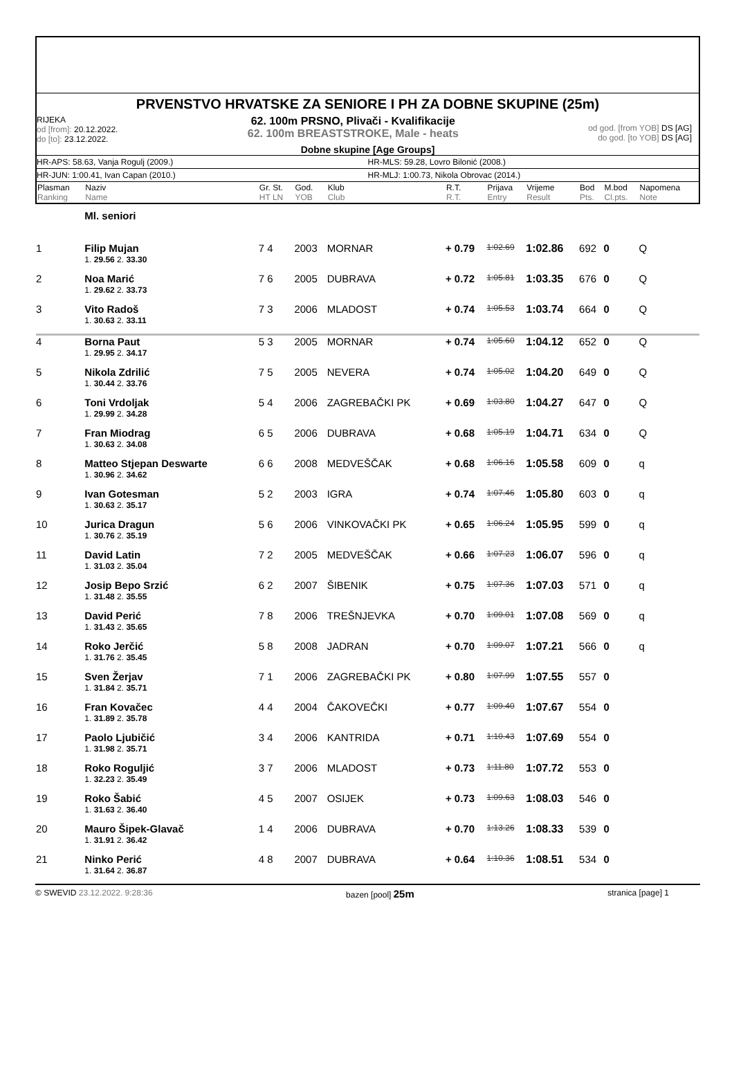PRVENSTVO HRVATSKE ZA SENIORE I PH ZA DOBNE SKUPINE (25m)
RIJEKA
od [from]: 20.12.2022.
do [to]: 23.12.2022.
62. 100m PRSNO, Plivači - Kvalifikacije
62. 100m BREASTSTROKE, Male - heats
od god. [from YOB] DS [AG]
do god. [to YOB] DS [AG]
Dobne skupine [Age Groups]
HR-APS: 58.63, Vanja Rogulj (2009.)
HR-MLS: 59.28, Lovro Bilonić (2008.)
HR-JUN: 1:00.41, Ivan Capan (2010.)
HR-MLJ: 1:00.73, Nikola Obrovac (2014.)
| Plasman Ranking | Naziv Name | Gr. St. HT LN | God. YOB | Klub Club | R.T. R.T. | Prijava Entry | Vrijeme Result | Bod Pts. | M.bod Cl.pts. | Napomena Note |
| --- | --- | --- | --- | --- | --- | --- | --- | --- | --- | --- |
| | Ml. seniori | | | | | | | | | |
| 1 | Filip Mujan | 7 4 | 2003 | MORNAR | + 0.79 | 1:02.69 | 1:02.86 | 692 | 0 | Q |
| | 1. 29.56 2. 33.30 | | | | | | | | | |
| 2 | Noa Marić | 7 6 | 2005 | DUBRAVA | + 0.72 | 1:05.81 | 1:03.35 | 676 | 0 | Q |
| | 1. 29.62 2. 33.73 | | | | | | | | | |
| 3 | Vito Radoš | 7 3 | 2006 | MLADOST | + 0.74 | 1:05.53 | 1:03.74 | 664 | 0 | Q |
| | 1. 30.63 2. 33.11 | | | | | | | | | |
| 4 | Borna Paut | 5 3 | 2005 | MORNAR | + 0.74 | 1:05.60 | 1:04.12 | 652 | 0 | Q |
| | 1. 29.95 2. 34.17 | | | | | | | | | |
| 5 | Nikola Zdrilić | 7 5 | 2005 | NEVERA | + 0.74 | 1:05.02 | 1:04.20 | 649 | 0 | Q |
| | 1. 30.44 2. 33.76 | | | | | | | | | |
| 6 | Toni Vrdoljak | 5 4 | 2006 | ZAGREBAČKI PK | + 0.69 | 1:03.80 | 1:04.27 | 647 | 0 | Q |
| | 1. 29.99 2. 34.28 | | | | | | | | | |
| 7 | Fran Miodrag | 6 5 | 2006 | DUBRAVA | + 0.68 | 1:05.19 | 1:04.71 | 634 | 0 | Q |
| | 1. 30.63 2. 34.08 | | | | | | | | | |
| 8 | Matteo Stjepan Deswarte | 6 6 | 2008 | MEDVEŠČAK | + 0.68 | 1:06.16 | 1:05.58 | 609 | 0 | q |
| | 1. 30.96 2. 34.62 | | | | | | | | | |
| 9 | Ivan Gotesman | 5 2 | 2003 | IGRA | + 0.74 | 1:07.46 | 1:05.80 | 603 | 0 | q |
| | 1. 30.63 2. 35.17 | | | | | | | | | |
| 10 | Jurica Dragun | 5 6 | 2006 | VINKOVAČKI PK | + 0.65 | 1:06.24 | 1:05.95 | 599 | 0 | q |
| | 1. 30.76 2. 35.19 | | | | | | | | | |
| 11 | David Latin | 7 2 | 2005 | MEDVEŠČAK | + 0.66 | 1:07.23 | 1:06.07 | 596 | 0 | q |
| | 1. 31.03 2. 35.04 | | | | | | | | | |
| 12 | Josip Bepo Srzić | 6 2 | 2007 | ŠIBENIK | + 0.75 | 1:07.36 | 1:07.03 | 571 | 0 | q |
| | 1. 31.48 2. 35.55 | | | | | | | | | |
| 13 | David Perić | 7 8 | 2006 | TREŠNJEVKA | + 0.70 | 1:09.01 | 1:07.08 | 569 | 0 | q |
| | 1. 31.43 2. 35.65 | | | | | | | | | |
| 14 | Roko Jerčić | 5 8 | 2008 | JADRAN | + 0.70 | 1:09.07 | 1:07.21 | 566 | 0 | q |
| | 1. 31.76 2. 35.45 | | | | | | | | | |
| 15 | Sven Žerjav | 7 1 | 2006 | ZAGREBAČKI PK | + 0.80 | 1:07.99 | 1:07.55 | 557 | 0 | |
| | 1. 31.84 2. 35.71 | | | | | | | | | |
| 16 | Fran Kovačec | 4 4 | 2004 | ČAKOVEČKI | + 0.77 | 1:09.40 | 1:07.67 | 554 | 0 | |
| | 1. 31.89 2. 35.78 | | | | | | | | | |
| 17 | Paolo Ljubičić | 3 4 | 2006 | KANTRIDA | + 0.71 | 1:10.43 | 1:07.69 | 554 | 0 | |
| | 1. 31.98 2. 35.71 | | | | | | | | | |
| 18 | Roko Roguljić | 3 7 | 2006 | MLADOST | + 0.73 | 1:11.80 | 1:07.72 | 553 | 0 | |
| | 1. 32.23 2. 35.49 | | | | | | | | | |
| 19 | Roko Šabić | 4 5 | 2007 | OSIJEK | + 0.73 | 1:09.63 | 1:08.03 | 546 | 0 | |
| | 1. 31.63 2. 36.40 | | | | | | | | | |
| 20 | Mauro Šipek-Glavač | 1 4 | 2006 | DUBRAVA | + 0.70 | 1:13.26 | 1:08.33 | 539 | 0 | |
| | 1. 31.91 2. 36.42 | | | | | | | | | |
| 21 | Ninko Perić | 4 8 | 2007 | DUBRAVA | + 0.64 | 1:10.36 | 1:08.51 | 534 | 0 | |
| | 1. 31.64 2. 36.87 | | | | | | | | | |
© SWEVID 23.12.2022. 9:28:36 bazen [pool] 25m
stranica [page] 1